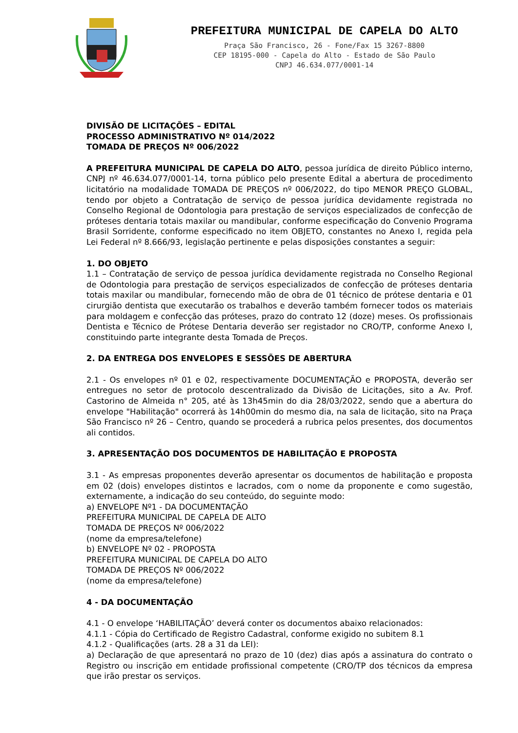PREFEITURA MUNICIPAL DE CAPELA DO ALTO
Praça São Francisco, 26 - Fone/Fax 15 3267-8800
CEP 18195-000 - Capela do Alto - Estado de São Paulo
CNPJ 46.634.077/0001-14
DIVISÃO DE LICITAÇÕES – EDITAL
PROCESSO ADMINISTRATIVO Nº 014/2022
TOMADA DE PREÇOS Nº 006/2022
A PREFEITURA MUNICIPAL DE CAPELA DO ALTO, pessoa jurídica de direito Público interno, CNPJ nº 46.634.077/0001-14, torna público pelo presente Edital a abertura de procedimento licitatório na modalidade TOMADA DE PREÇOS nº 006/2022, do tipo MENOR PREÇO GLOBAL, tendo por objeto a Contratação de serviço de pessoa jurídica devidamente registrada no Conselho Regional de Odontologia para prestação de serviços especializados de confecção de próteses dentaria totais maxilar ou mandibular, conforme especificação do Convenio Programa Brasil Sorridente, conforme especificado no item OBJETO, constantes no Anexo I, regida pela Lei Federal nº 8.666/93, legislação pertinente e pelas disposições constantes a seguir:
1. DO OBJETO
1.1 – Contratação de serviço de pessoa jurídica devidamente registrada no Conselho Regional de Odontologia para prestação de serviços especializados de confecção de próteses dentaria totais maxilar ou mandibular, fornecendo mão de obra de 01 técnico de prótese dentaria e 01 cirurgião dentista que executarão os trabalhos e deverão também fornecer todos os materiais para moldagem e confecção das próteses, prazo do contrato 12 (doze) meses. Os profissionais Dentista e Técnico de Prótese Dentaria deverão ser registador no CRO/TP, conforme Anexo I, constituindo parte integrante desta Tomada de Preços.
2. DA ENTREGA DOS ENVELOPES E SESSÕES DE ABERTURA
2.1 - Os envelopes nº 01 e 02, respectivamente DOCUMENTAÇÃO e PROPOSTA, deverão ser entregues no setor de protocolo descentralizado da Divisão de Licitações, sito a Av. Prof. Castorino de Almeida n° 205, até às 13h45min do dia 28/03/2022, sendo que a abertura do envelope "Habilitação" ocorrerá às 14h00min do mesmo dia, na sala de licitação, sito na Praça São Francisco nº 26 – Centro, quando se procederá a rubrica pelos presentes, dos documentos ali contidos.
3. APRESENTAÇÃO DOS DOCUMENTOS DE HABILITAÇÃO E PROPOSTA
3.1 - As empresas proponentes deverão apresentar os documentos de habilitação e proposta em 02 (dois) envelopes distintos e lacrados, com o nome da proponente e como sugestão, externamente, a indicação do seu conteúdo, do seguinte modo:
a) ENVELOPE Nº1 - DA DOCUMENTAÇÃO
PREFEITURA MUNICIPAL DE CAPELA DE ALTO
TOMADA DE PREÇOS Nº 006/2022
(nome da empresa/telefone)
b) ENVELOPE Nº 02 - PROPOSTA
PREFEITURA MUNICIPAL DE CAPELA DO ALTO
TOMADA DE PREÇOS Nº 006/2022
(nome da empresa/telefone)
4 - DA DOCUMENTAÇÃO
4.1 - O envelope ‘HABILITAÇÃO’ deverá conter os documentos abaixo relacionados:
4.1.1 - Cópia do Certificado de Registro Cadastral, conforme exigido no subitem 8.1
4.1.2 - Qualificações (arts. 28 a 31 da LEI):
a) Declaração de que apresentará no prazo de 10 (dez) dias após a assinatura do contrato o Registro ou inscrição em entidade profissional competente (CRO/TP dos técnicos da empresa que irão prestar os serviços.